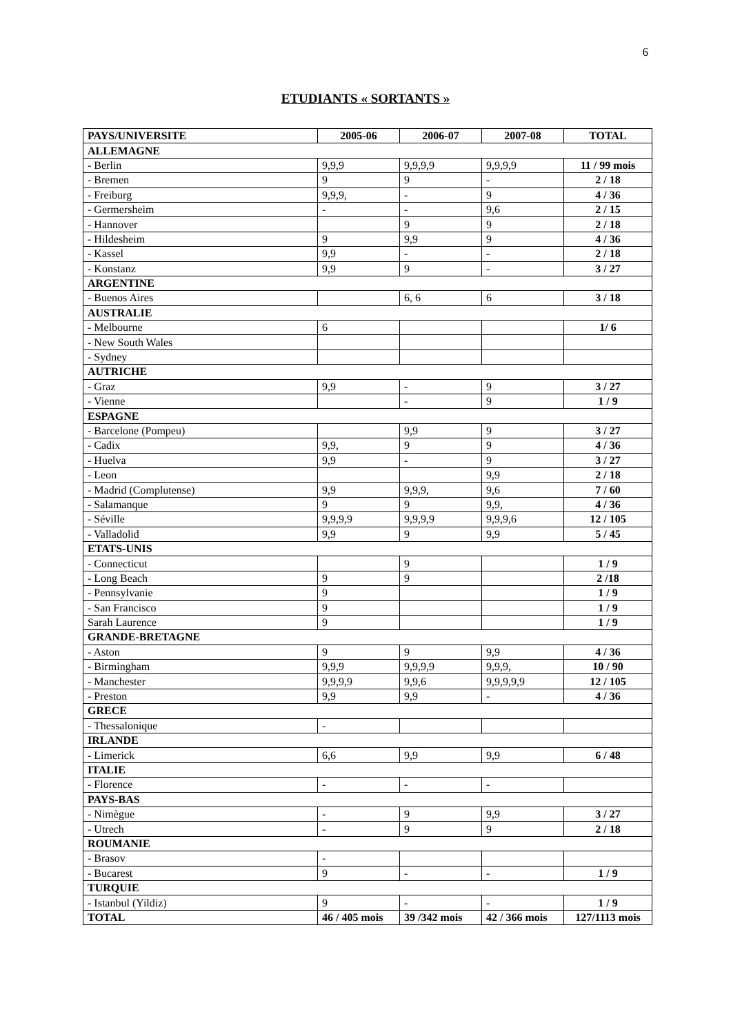6
ETUDIANTS « SORTANTS »
| PAYS/UNIVERSITE | 2005-06 | 2006-07 | 2007-08 | TOTAL |
| --- | --- | --- | --- | --- |
| ALLEMAGNE | | | | |
| - Berlin | 9,9,9 | 9,9,9,9 | 9,9,9,9 | 11 / 99 mois |
| - Bremen | 9 | 9 | - | 2 / 18 |
| - Freiburg | 9,9,9, | - | 9 | 4 / 36 |
| - Germersheim | - | - | 9,6 | 2 / 15 |
| - Hannover | | 9 | 9 | 2 / 18 |
| - Hildesheim | 9 | 9,9 | 9 | 4 / 36 |
| - Kassel | 9,9 | - | - | 2 / 18 |
| - Konstanz | 9,9 | 9 | - | 3 / 27 |
| ARGENTINE | | | | |
| - Buenos Aires | | 6, 6 | 6 | 3 / 18 |
| AUSTRALIE | | | | |
| - Melbourne | 6 | | | 1/ 6 |
| - New South Wales | | | | |
| - Sydney | | | | |
| AUTRICHE | | | | |
| - Graz | 9,9 | - | 9 | 3 / 27 |
| - Vienne | | - | 9 | 1 / 9 |
| ESPAGNE | | | | |
| - Barcelone (Pompeu) | | 9,9 | 9 | 3 / 27 |
| - Cadix | 9,9, | 9 | 9 | 4 / 36 |
| - Huelva | 9,9 | - | 9 | 3 / 27 |
| - Leon | | | 9,9 | 2 / 18 |
| - Madrid (Complutense) | 9,9 | 9,9,9, | 9,6 | 7 / 60 |
| - Salamanque | 9 | 9 | 9,9, | 4 / 36 |
| - Séville | 9,9,9,9 | 9,9,9,9 | 9,9,9,6 | 12 / 105 |
| - Valladolid | 9,9 | 9 | 9,9 | 5 / 45 |
| ETATS-UNIS | | | | |
| - Connecticut | | 9 | | 1 / 9 |
| - Long Beach | 9 | 9 | | 2 /18 |
| - Pennsylvanie | 9 | | | 1 / 9 |
| - San Francisco | 9 | | | 1 / 9 |
| Sarah Laurence | 9 | | | 1 / 9 |
| GRANDE-BRETAGNE | | | | |
| - Aston | 9 | 9 | 9,9 | 4 / 36 |
| - Birmingham | 9,9,9 | 9,9,9,9 | 9,9,9, | 10 / 90 |
| - Manchester | 9,9,9,9 | 9,9,6 | 9,9,9,9,9 | 12 / 105 |
| - Preston | 9,9 | 9,9 | - | 4 / 36 |
| GRECE | | | | |
| - Thessalonique | - | | | |
| IRLANDE | | | | |
| - Limerick | 6,6 | 9,9 | 9,9 | 6 / 48 |
| ITALIE | | | | |
| - Florence | - | - | - | |
| PAYS-BAS | | | | |
| - Nimègue | - | 9 | 9,9 | 3 / 27 |
| - Utrech | - | 9 | 9 | 2 / 18 |
| ROUMANIE | | | | |
| - Brasov | - | | | |
| - Bucarest | 9 | - | - | 1 / 9 |
| TURQUIE | | | | |
| - Istanbul (Yildiz) | 9 | - | - | 1 / 9 |
| TOTAL | 46 / 405 mois | 39 /342 mois | 42 / 366 mois | 127/1113 mois |